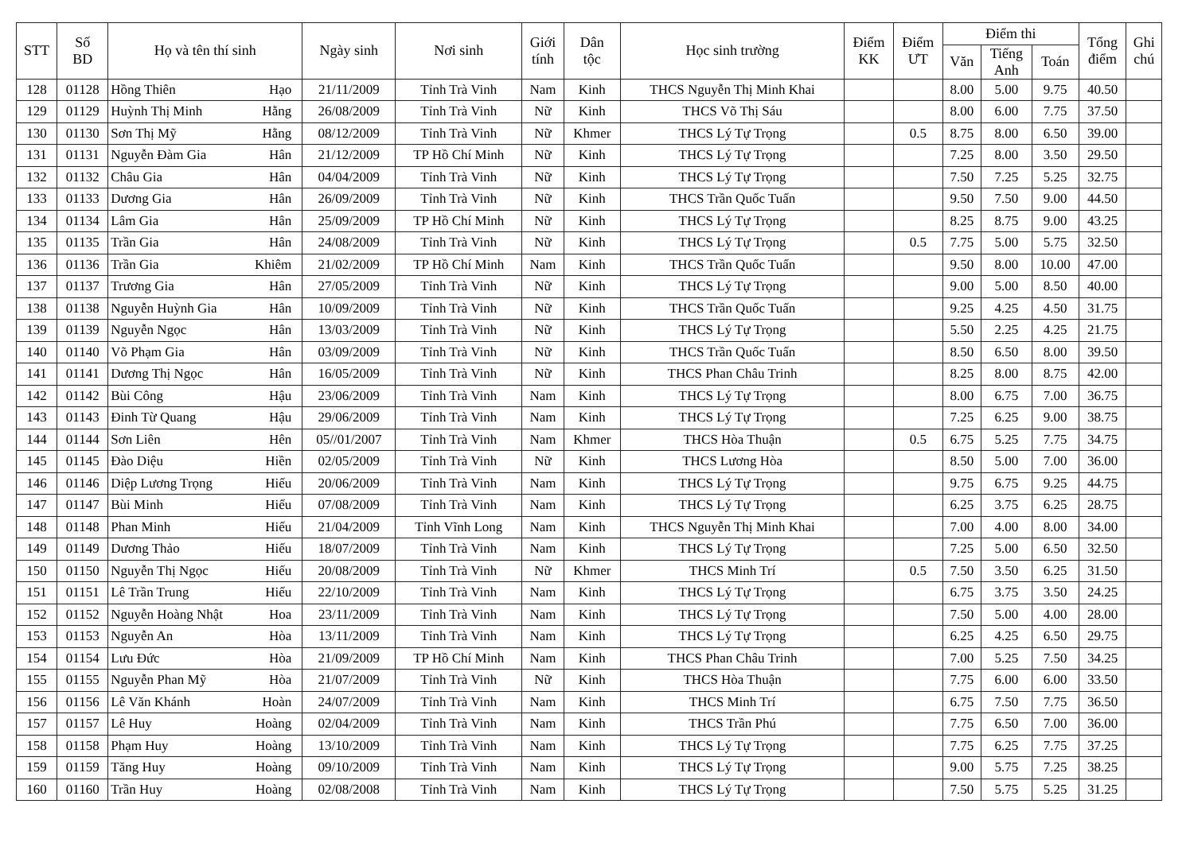| STT | Số BD | Họ và tên thí sinh | Ngày sinh | Nơi sinh | Giới tính | Dân tộc | Học sinh trường | Điểm KK | Điểm ƯT | Điểm thi | | | Tổng điểm | Ghi chú |
| --- | --- | --- | --- | --- | --- | --- | --- | --- | --- | --- | --- | --- | --- | --- |
| | | | | | | | | | | Văn | Tiếng Anh | Toán | | |
| 128 | 01128 | Hồng Thiên Hạo | 21/11/2009 | Tỉnh Trà Vinh | Nam | Kinh | THCS Nguyễn Thị Minh Khai | | | 8.00 | 5.00 | 9.75 | 40.50 | |
| 129 | 01129 | Huỳnh Thị Minh Hằng | 26/08/2009 | Tỉnh Trà Vinh | Nữ | Kinh | THCS Võ Thị Sáu | | | 8.00 | 6.00 | 7.75 | 37.50 | |
| 130 | 01130 | Sơn Thị Mỹ Hằng | 08/12/2009 | Tỉnh Trà Vinh | Nữ | Khmer | THCS Lý Tự Trọng | | 0.5 | 8.75 | 8.00 | 6.50 | 39.00 | |
| 131 | 01131 | Nguyễn Đàm Gia Hân | 21/12/2009 | TP Hồ Chí Minh | Nữ | Kinh | THCS Lý Tự Trọng | | | 7.25 | 8.00 | 3.50 | 29.50 | |
| 132 | 01132 | Châu Gia Hân | 04/04/2009 | Tỉnh Trà Vinh | Nữ | Kinh | THCS Lý Tự Trọng | | | 7.50 | 7.25 | 5.25 | 32.75 | |
| 133 | 01133 | Dương Gia Hân | 26/09/2009 | Tỉnh Trà Vinh | Nữ | Kinh | THCS Trần Quốc Tuấn | | | 9.50 | 7.50 | 9.00 | 44.50 | |
| 134 | 01134 | Lâm Gia Hân | 25/09/2009 | TP Hồ Chí Minh | Nữ | Kinh | THCS Lý Tự Trọng | | | 8.25 | 8.75 | 9.00 | 43.25 | |
| 135 | 01135 | Trần Gia Hân | 24/08/2009 | Tỉnh Trà Vinh | Nữ | Kinh | THCS Lý Tự Trọng | | 0.5 | 7.75 | 5.00 | 5.75 | 32.50 | |
| 136 | 01136 | Trần Gia Khiêm | 21/02/2009 | TP Hồ Chí Minh | Nam | Kinh | THCS Trần Quốc Tuấn | | | 9.50 | 8.00 | 10.00 | 47.00 | |
| 137 | 01137 | Trương Gia Hân | 27/05/2009 | Tỉnh Trà Vinh | Nữ | Kinh | THCS Lý Tự Trọng | | | 9.00 | 5.00 | 8.50 | 40.00 | |
| 138 | 01138 | Nguyễn Huỳnh Gia Hân | 10/09/2009 | Tỉnh Trà Vinh | Nữ | Kinh | THCS Trần Quốc Tuấn | | | 9.25 | 4.25 | 4.50 | 31.75 | |
| 139 | 01139 | Nguyễn Ngọc Hân | 13/03/2009 | Tỉnh Trà Vinh | Nữ | Kinh | THCS Lý Tự Trọng | | | 5.50 | 2.25 | 4.25 | 21.75 | |
| 140 | 01140 | Võ Phạm Gia Hân | 03/09/2009 | Tỉnh Trà Vinh | Nữ | Kinh | THCS Trần Quốc Tuấn | | | 8.50 | 6.50 | 8.00 | 39.50 | |
| 141 | 01141 | Dương Thị Ngọc Hân | 16/05/2009 | Tỉnh Trà Vinh | Nữ | Kinh | THCS Phan Châu Trinh | | | 8.25 | 8.00 | 8.75 | 42.00 | |
| 142 | 01142 | Bùi Công Hậu | 23/06/2009 | Tỉnh Trà Vinh | Nam | Kinh | THCS Lý Tự Trọng | | | 8.00 | 6.75 | 7.00 | 36.75 | |
| 143 | 01143 | Đinh Từ Quang Hậu | 29/06/2009 | Tỉnh Trà Vinh | Nam | Kinh | THCS Lý Tự Trọng | | | 7.25 | 6.25 | 9.00 | 38.75 | |
| 144 | 01144 | Sơn Liên Hên | 05//01/2007 | Tỉnh Trà Vinh | Nam | Khmer | THCS Hòa Thuận | | 0.5 | 6.75 | 5.25 | 7.75 | 34.75 | |
| 145 | 01145 | Đào Diệu Hiền | 02/05/2009 | Tỉnh Trà Vinh | Nữ | Kinh | THCS Lương Hòa | | | 8.50 | 5.00 | 7.00 | 36.00 | |
| 146 | 01146 | Diệp Lương Trọng Hiếu | 20/06/2009 | Tỉnh Trà Vinh | Nam | Kinh | THCS Lý Tự Trọng | | | 9.75 | 6.75 | 9.25 | 44.75 | |
| 147 | 01147 | Bùi Minh Hiếu | 07/08/2009 | Tỉnh Trà Vinh | Nam | Kinh | THCS Lý Tự Trọng | | | 6.25 | 3.75 | 6.25 | 28.75 | |
| 148 | 01148 | Phan Minh Hiếu | 21/04/2009 | Tỉnh Vĩnh Long | Nam | Kinh | THCS Nguyễn Thị Minh Khai | | | 7.00 | 4.00 | 8.00 | 34.00 | |
| 149 | 01149 | Dương Thảo Hiếu | 18/07/2009 | Tỉnh Trà Vinh | Nam | Kinh | THCS Lý Tự Trọng | | | 7.25 | 5.00 | 6.50 | 32.50 | |
| 150 | 01150 | Nguyễn Thị Ngọc Hiếu | 20/08/2009 | Tỉnh Trà Vinh | Nữ | Khmer | THCS Minh Trí | | 0.5 | 7.50 | 3.50 | 6.25 | 31.50 | |
| 151 | 01151 | Lê Trần Trung Hiếu | 22/10/2009 | Tỉnh Trà Vinh | Nam | Kinh | THCS Lý Tự Trọng | | | 6.75 | 3.75 | 3.50 | 24.25 | |
| 152 | 01152 | Nguyễn Hoàng Nhật Hoa | 23/11/2009 | Tỉnh Trà Vinh | Nam | Kinh | THCS Lý Tự Trọng | | | 7.50 | 5.00 | 4.00 | 28.00 | |
| 153 | 01153 | Nguyễn An Hòa | 13/11/2009 | Tỉnh Trà Vinh | Nam | Kinh | THCS Lý Tự Trọng | | | 6.25 | 4.25 | 6.50 | 29.75 | |
| 154 | 01154 | Lưu Đức Hòa | 21/09/2009 | TP Hồ Chí Minh | Nam | Kinh | THCS Phan Châu Trinh | | | 7.00 | 5.25 | 7.50 | 34.25 | |
| 155 | 01155 | Nguyễn Phan Mỹ Hòa | 21/07/2009 | Tỉnh Trà Vinh | Nữ | Kinh | THCS Hòa Thuận | | | 7.75 | 6.00 | 6.00 | 33.50 | |
| 156 | 01156 | Lê Văn Khánh Hoàn | 24/07/2009 | Tỉnh Trà Vinh | Nam | Kinh | THCS Minh Trí | | | 6.75 | 7.50 | 7.75 | 36.50 | |
| 157 | 01157 | Lê Huy Hoàng | 02/04/2009 | Tỉnh Trà Vinh | Nam | Kinh | THCS Trần Phú | | | 7.75 | 6.50 | 7.00 | 36.00 | |
| 158 | 01158 | Phạm Huy Hoàng | 13/10/2009 | Tỉnh Trà Vinh | Nam | Kinh | THCS Lý Tự Trọng | | | 7.75 | 6.25 | 7.75 | 37.25 | |
| 159 | 01159 | Tăng Huy Hoàng | 09/10/2009 | Tỉnh Trà Vinh | Nam | Kinh | THCS Lý Tự Trọng | | | 9.00 | 5.75 | 7.25 | 38.25 | |
| 160 | 01160 | Trần Huy Hoàng | 02/08/2008 | Tỉnh Trà Vinh | Nam | Kinh | THCS Lý Tự Trọng | | | 7.50 | 5.75 | 5.25 | 31.25 | |